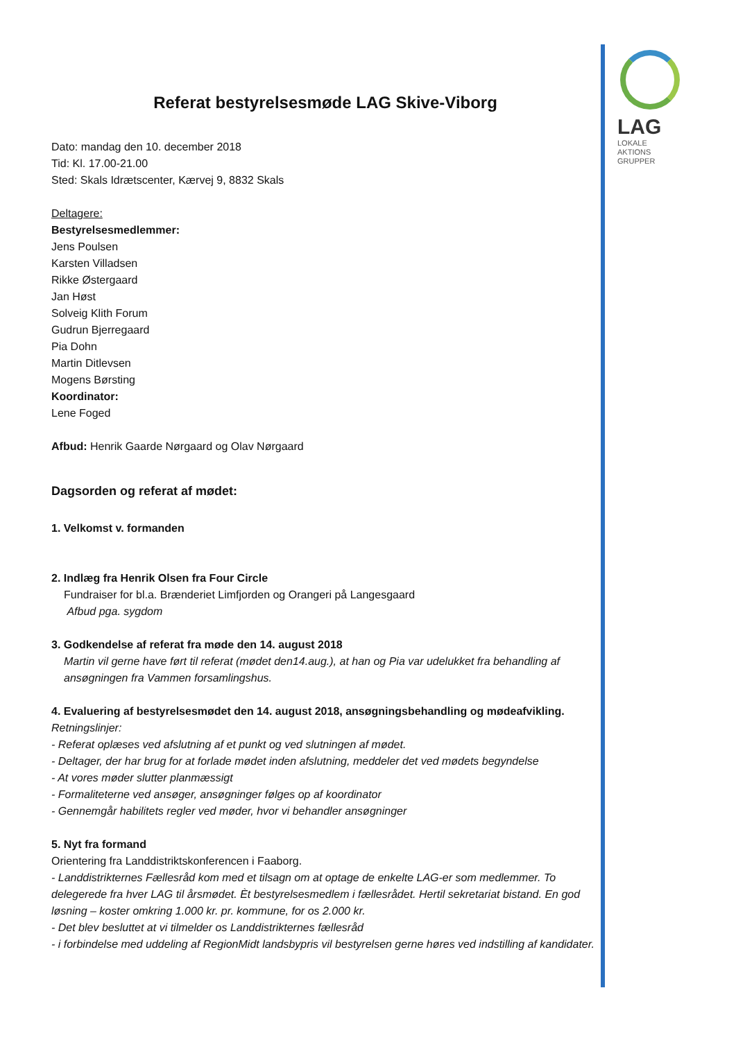LAG
LOKALE
AKTIONS
GRUPPER
Referat bestyrelsesmøde LAG Skive-Viborg
Dato: mandag den 10. december 2018
Tid: Kl. 17.00-21.00
Sted: Skals Idrætscenter, Kærvej 9, 8832 Skals
Deltagere:
Bestyrelsesmedlemmer:
Jens Poulsen
Karsten Villadsen
Rikke Østergaard
Jan Høst
Solveig Klith Forum
Gudrun Bjerregaard
Pia Dohn
Martin Ditlevsen
Mogens Børsting
Koordinator:
Lene Foged
Afbud: Henrik Gaarde Nørgaard og Olav Nørgaard
Dagsorden og referat af mødet:
1. Velkomst v. formanden
2. Indlæg fra Henrik Olsen fra Four Circle
Fundraiser for bl.a. Brænderiet Limfjorden og Orangeri på Langesgaard
Afbud pga. sygdom
3. Godkendelse af referat fra møde den 14. august 2018
Martin vil gerne have ført til referat (mødet den14.aug.), at han og Pia var udelukket fra behandling af ansøgningen fra Vammen forsamlingshus.
4. Evaluering af bestyrelsesmødet den 14. august 2018, ansøgningsbehandling og mødeafvikling.
Retningslinjer:
- Referat oplæses ved afslutning af et punkt og ved slutningen af mødet.
- Deltager, der har brug for at forlade mødet inden afslutning, meddeler det ved mødets begyndelse
- At vores møder slutter planmæssigt
- Formaliteterne ved ansøger, ansøgninger følges op af koordinator
- Gennemgår habilitets regler ved møder, hvor vi behandler ansøgninger
5. Nyt fra formand
Orientering fra Landdistriktskonferencen i Faaborg.
- Landdistrikternes Fællesråd kom med et tilsagn om at optage de enkelte LAG-er som medlemmer. To delegerede fra hver LAG til årsmødet. Èt bestyrelsesmedlem i fællesrådet. Hertil sekretariat bistand. En god løsning – koster omkring 1.000 kr. pr. kommune, for os 2.000 kr.
- Det blev besluttet at vi tilmelder os Landdistrikternes fællesråd
- i forbindelse med uddeling af RegionMidt landsbypris vil bestyrelsen gerne høres ved indstilling af kandidater.